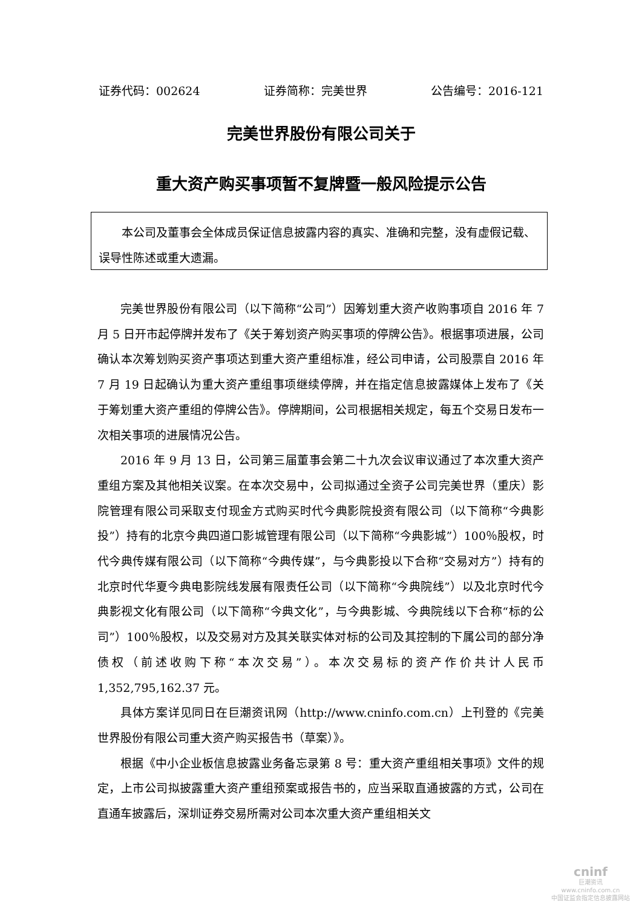证券代码：002624 证券简称：完美世界 公告编号：2016-121
完美世界股份有限公司关于
重大资产购买事项暂不复牌暨一般风险提示公告
本公司及董事会全体成员保证信息披露内容的真实、准确和完整，没有虚假记载、误导性陈述或重大遗漏。
完美世界股份有限公司（以下简称“公司”）因筹划重大资产收购事项自 2016 年 7 月 5 日开市起停牌并发布了《关于筹划资产购买事项的停牌公告》。根据事项进展，公司确认本次筹划购买资产事项达到重大资产重组标准，经公司申请，公司股票自 2016 年 7 月 19 日起确认为重大资产重组事项继续停牌，并在指定信息披露媒体上发布了《关于筹划重大资产重组的停牌公告》。停牌期间，公司根据相关规定，每五个交易日发布一次相关事项的进展情况公告。
2016 年 9 月 13 日，公司第三届董事会第二十九次会议审议通过了本次重大资产重组方案及其他相关议案。在本次交易中，公司拟通过全资子公司完美世界（重庆）影院管理有限公司采取支付现金方式购买时代今典影院投资有限公司（以下简称“今典影投”）持有的北京今典四道口影城管理有限公司（以下简称“今典影城”）100％股权，时代今典传媒有限公司（以下简称“今典传媒”，与今典影投以下合称“交易对方”）持有的北京时代华夏今典电影院线发展有限责任公司（以下简称“今典院线”）以及北京时代今典影视文化有限公司（以下简称“今典文化”，与今典影城、今典院线以下合称“标的公司”）100％股权，以及交易对方及其关联实体对标的公司及其控制的下属公司的部分净债权（前述收购下称“本次交易”）。本次交易标的资产作价共计人民币 1,352,795,162.37 元。
具体方案详见同日在巨潮资讯网（http://www.cninfo.com.cn）上刊登的《完美世界股份有限公司重大资产购买报告书（草案）》。
根据《中小企业板信息披露业务备忘录第 8 号：重大资产重组相关事项》文件的规定，上市公司拟披露重大资产重组预案或报告书的，应当采取直通披露的方式，公司在直通车披露后，深圳证券交易所需对公司本次重大资产重组相关文
cninf
巨潮资讯
www.cninfo.com.cn
中国证监会指定信息披露网站